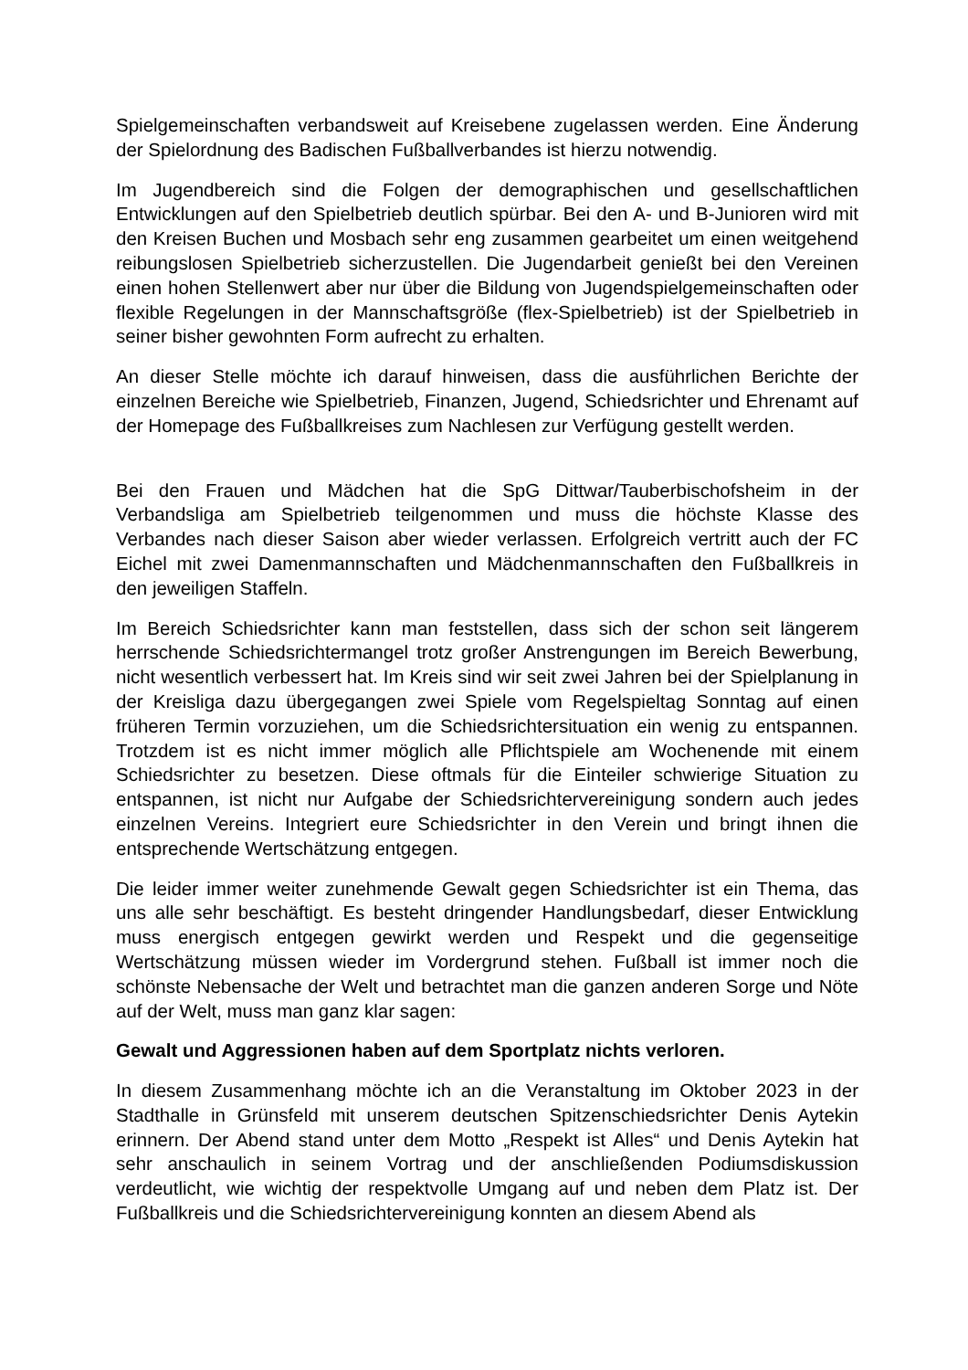Spielgemeinschaften verbandsweit auf Kreisebene zugelassen werden. Eine Änderung der Spielordnung des Badischen Fußballverbandes ist hierzu notwendig.
Im Jugendbereich sind die Folgen der demographischen und gesellschaftlichen Entwicklungen auf den Spielbetrieb deutlich spürbar. Bei den A- und B-Junioren wird mit den Kreisen Buchen und Mosbach sehr eng zusammen gearbeitet um einen weitgehend reibungslosen Spielbetrieb sicherzustellen. Die Jugendarbeit genießt bei den Vereinen einen hohen Stellenwert aber nur über die Bildung von Jugendspielgemeinschaften oder flexible Regelungen in der Mannschaftsgröße (flex-Spielbetrieb) ist der Spielbetrieb in seiner bisher gewohnten Form aufrecht zu erhalten.
An dieser Stelle möchte ich darauf hinweisen, dass die ausführlichen Berichte der einzelnen Bereiche wie Spielbetrieb, Finanzen, Jugend, Schiedsrichter und Ehrenamt auf der Homepage des Fußballkreises zum Nachlesen zur Verfügung gestellt werden.
Bei den Frauen und Mädchen hat die SpG Dittwar/Tauberbischofsheim in der Verbandsliga am Spielbetrieb teilgenommen und muss die höchste Klasse des Verbandes nach dieser Saison aber wieder verlassen. Erfolgreich vertritt auch der FC Eichel mit zwei Damenmannschaften und Mädchenmannschaften den Fußballkreis in den jeweiligen Staffeln.
Im Bereich Schiedsrichter kann man feststellen, dass sich der schon seit längerem herrschende Schiedsrichtermangel trotz großer Anstrengungen im Bereich Bewerbung, nicht wesentlich verbessert hat. Im Kreis sind wir seit zwei Jahren bei der Spielplanung in der Kreisliga dazu übergegangen zwei Spiele vom Regelspieltag Sonntag auf einen früheren Termin vorzuziehen, um die Schiedsrichtersituation ein wenig zu entspannen. Trotzdem ist es nicht immer möglich alle Pflichtspiele am Wochenende mit einem Schiedsrichter zu besetzen. Diese oftmals für die Einteiler schwierige Situation zu entspannen, ist nicht nur Aufgabe der Schiedsrichtervereinigung sondern auch jedes einzelnen Vereins. Integriert eure Schiedsrichter in den Verein und bringt ihnen die entsprechende Wertschätzung entgegen.
Die leider immer weiter zunehmende Gewalt gegen Schiedsrichter ist ein Thema, das uns alle sehr beschäftigt. Es besteht dringender Handlungsbedarf, dieser Entwicklung muss energisch entgegen gewirkt werden und Respekt und die gegenseitige Wertschätzung müssen wieder im Vordergrund stehen. Fußball ist immer noch die schönste Nebensache der Welt und betrachtet man die ganzen anderen Sorge und Nöte auf der Welt, muss man ganz klar sagen:
Gewalt und Aggressionen haben auf dem Sportplatz nichts verloren.
In diesem Zusammenhang möchte ich an die Veranstaltung im Oktober 2023 in der Stadthalle in Grünsfeld mit unserem deutschen Spitzenschiedsrichter Denis Aytekin erinnern. Der Abend stand unter dem Motto „Respekt ist Alles“ und Denis Aytekin hat sehr anschaulich in seinem Vortrag und der anschließenden Podiumsdiskussion verdeutlicht, wie wichtig der respektvolle Umgang auf und neben dem Platz ist. Der Fußballkreis und die Schiedsrichtervereinigung konnten an diesem Abend als